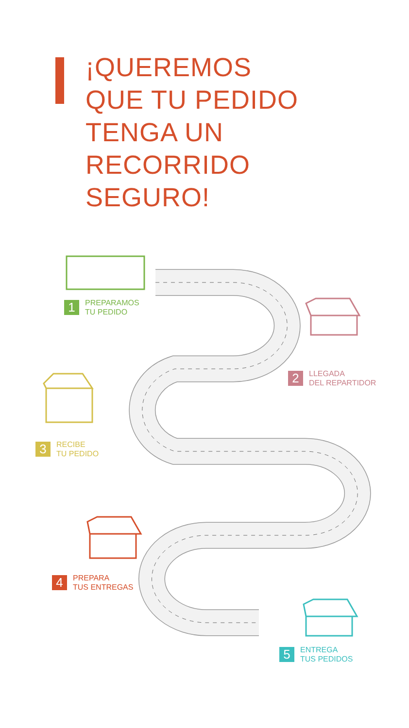¡QUEREMOS
QUE TU PEDIDO
TENGA UN
RECORRIDO
SEGURO!
1
PREPARAMOS
TU PEDIDO
2
LLEGADA
DEL REPARTIDOR
3
RECIBE
TU PEDIDO
4
PREPARA
TUS ENTREGAS
5
ENTREGA
TUS PEDIDOS